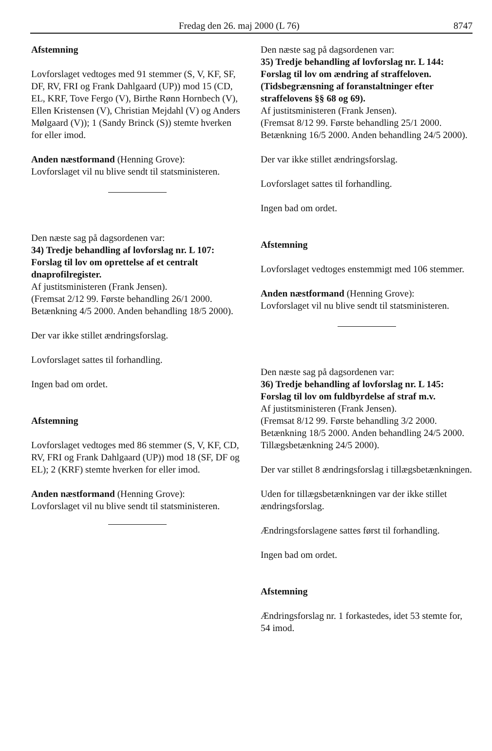Fredag den 26. maj 2000 (L 76) 8747
Afstemning
Lovforslaget vedtoges med 91 stemmer (S, V, KF, SF, DF, RV, FRI og Frank Dahlgaard (UP)) mod 15 (CD, EL, KRF, Tove Fergo (V), Birthe Rønn Hornbech (V), Ellen Kristensen (V), Christian Mejdahl (V) og Anders Mølgaard (V)); 1 (Sandy Brinck (S)) stemte hverken for eller imod.
Anden næstformand (Henning Grove):
Lovforslaget vil nu blive sendt til statsministeren.
Den næste sag på dagsordenen var:
34) Tredje behandling af lovforslag nr. L 107: Forslag til lov om oprettelse af et centralt dnaprofilregister.
Af justitsministeren (Frank Jensen).
(Fremsat 2/12 99. Første behandling 26/1 2000. Betænkning 4/5 2000. Anden behandling 18/5 2000).
Der var ikke stillet ændringsforslag.
Lovforslaget sattes til forhandling.
Ingen bad om ordet.
Afstemning
Lovforslaget vedtoges med 86 stemmer (S, V, KF, CD, RV, FRI og Frank Dahlgaard (UP)) mod 18 (SF, DF og EL); 2 (KRF) stemte hverken for eller imod.
Anden næstformand (Henning Grove):
Lovforslaget vil nu blive sendt til statsministeren.
Den næste sag på dagsordenen var:
35) Tredje behandling af lovforslag nr. L 144: Forslag til lov om ændring af straffeloven. (Tidsbegrænsning af foranstaltninger efter straffelovens §§ 68 og 69).
Af justitsministeren (Frank Jensen).
(Fremsat 8/12 99. Første behandling 25/1 2000. Betænkning 16/5 2000. Anden behandling 24/5 2000).
Der var ikke stillet ændringsforslag.
Lovforslaget sattes til forhandling.
Ingen bad om ordet.
Afstemning
Lovforslaget vedtoges enstemmigt med 106 stemmer.
Anden næstformand (Henning Grove):
Lovforslaget vil nu blive sendt til statsministeren.
Den næste sag på dagsordenen var:
36) Tredje behandling af lovforslag nr. L 145: Forslag til lov om fuldbyrdelse af straf m.v.
Af justitsministeren (Frank Jensen).
(Fremsat 8/12 99. Første behandling 3/2 2000. Betænkning 18/5 2000. Anden behandling 24/5 2000. Tillægsbetænkning 24/5 2000).
Der var stillet 8 ændringsforslag i tillægsbetænkningen.
Uden for tillægsbetænkningen var der ikke stillet ændringsforslag.
Ændringsforslagene sattes først til forhandling.
Ingen bad om ordet.
Afstemning
Ændringsforslag nr. 1 forkastedes, idet 53 stemte for, 54 imod.